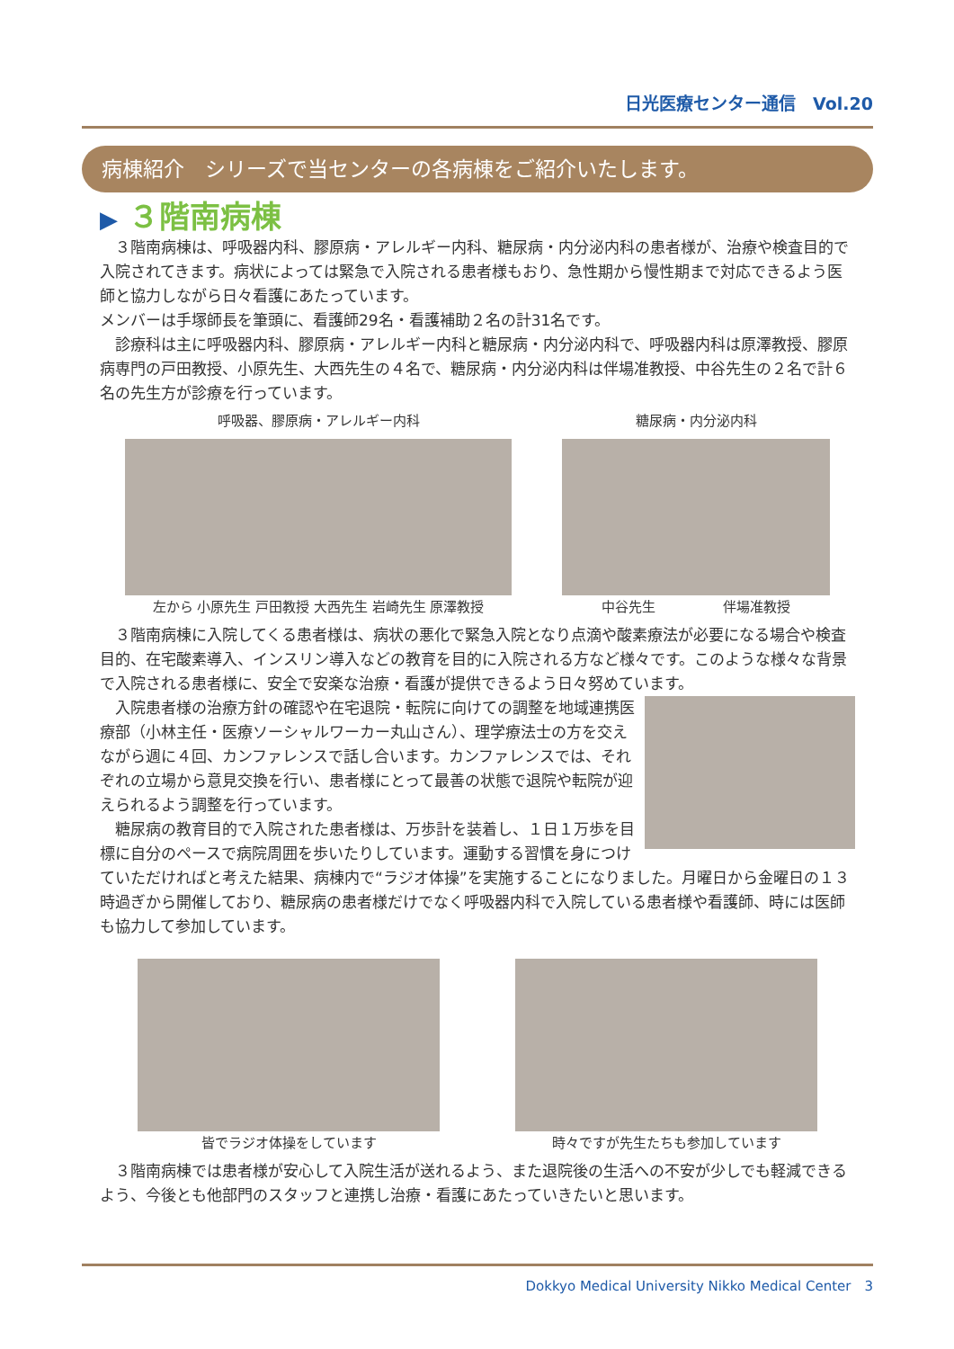日光医療センター通信　Vol.20
病棟紹介　シリーズで当センターの各病棟をご紹介いたします。
▶ ３階南病棟
３階南病棟は、呼吸器内科、膠原病・アレルギー内科、糖尿病・内分泌内科の患者様が、治療や検査目的で入院されてきます。病状によっては緊急で入院される患者様もおり、急性期から慢性期まで対応できるよう医師と協力しながら日々看護にあたっています。
メンバーは手塚師長を筆頭に、看護師29名・看護補助２名の計31名です。
診療科は主に呼吸器内科、膠原病・アレルギー内科と糖尿病・内分泌内科で、呼吸器内科は原澤教授、膠原病専門の戸田教授、小原先生、大西先生の４名で、糖尿病・内分泌内科は伴場准教授、中谷先生の２名で計６名の先生方が診療を行っています。
呼吸器、膠原病・アレルギー内科
左から 小原先生 戸田教授 大西先生 岩崎先生 原澤教授
糖尿病・内分泌内科
中谷先生　　　　　伴場准教授
３階南病棟に入院してくる患者様は、病状の悪化で緊急入院となり点滴や酸素療法が必要になる場合や検査目的、在宅酸素導入、インスリン導入などの教育を目的に入院される方など様々です。このような様々な背景で入院される患者様に、安全で安楽な治療・看護が提供できるよう日々努めています。
入院患者様の治療方針の確認や在宅退院・転院に向けての調整を地域連携医療部（小林主任・医療ソーシャルワーカー丸山さん）、理学療法士の方を交えながら週に４回、カンファレンスで話し合います。カンファレンスでは、それぞれの立場から意見交換を行い、患者様にとって最善の状態で退院や転院が迎えられるよう調整を行っています。
糖尿病の教育目的で入院された患者様は、万歩計を装着し、１日１万歩を目標に自分のペースで病院周囲を歩いたりしています。運動する習慣を身につけていただければと考えた結果、病棟内で“ラジオ体操”を実施することになりました。月曜日から金曜日の１３時過ぎから開催しており、糖尿病の患者様だけでなく呼吸器内科で入院している患者様や看護師、時には医師も協力して参加しています。
皆でラジオ体操をしています 時々ですが先生たちも参加しています
３階南病棟では患者様が安心して入院生活が送れるよう、また退院後の生活への不安が少しでも軽減できるよう、今後とも他部門のスタッフと連携し治療・看護にあたっていきたいと思います。
Dokkyo Medical University Nikko Medical Center　3